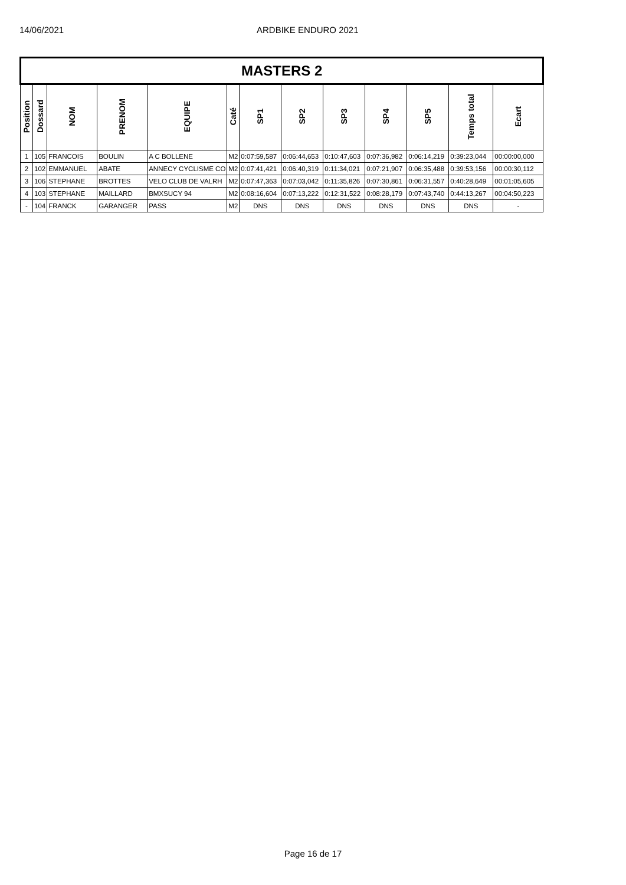14/06/2021 ARDBIKE ENDURO 2021
| MASTERS 2 | | | | | | | | | | | | |
| Position | Dossard | NOM | PRENOM | EQUIPE | Caté | SP1 | SP2 | SP3 | SP4 | SP5 | Temps total | Ecart |
| 1 | 105 | FRANCOIS | BOULIN | A C BOLLENE | M2 | 0:07:59,587 | 0:06:44,653 | 0:10:47,603 | 0:07:36,982 | 0:06:14,219 | 0:39:23,044 | 00:00:00,000 |
| 2 | 102 | EMMANUEL | ABATE | ANNECY CYCLISME CO | M2 | 0:07:41,421 | 0:06:40,319 | 0:11:34,021 | 0:07:21,907 | 0:06:35,488 | 0:39:53,156 | 00:00:30,112 |
| 3 | 106 | STEPHANE | BROTTES | VELO CLUB DE VALRH | M2 | 0:07:47,363 | 0:07:03,042 | 0:11:35,826 | 0:07:30,861 | 0:06:31,557 | 0:40:28,649 | 00:01:05,605 |
| 4 | 103 | STEPHANE | MAILLARD | BMXSUCY 94 | M2 | 0:08:16,604 | 0:07:13,222 | 0:12:31,522 | 0:08:28,179 | 0:07:43,740 | 0:44:13,267 | 00:04:50,223 |
| - | 104 | FRANCK | GARANGER | PASS | M2 | DNS | DNS | DNS | DNS | DNS | DNS | - |
Page 16 de 17